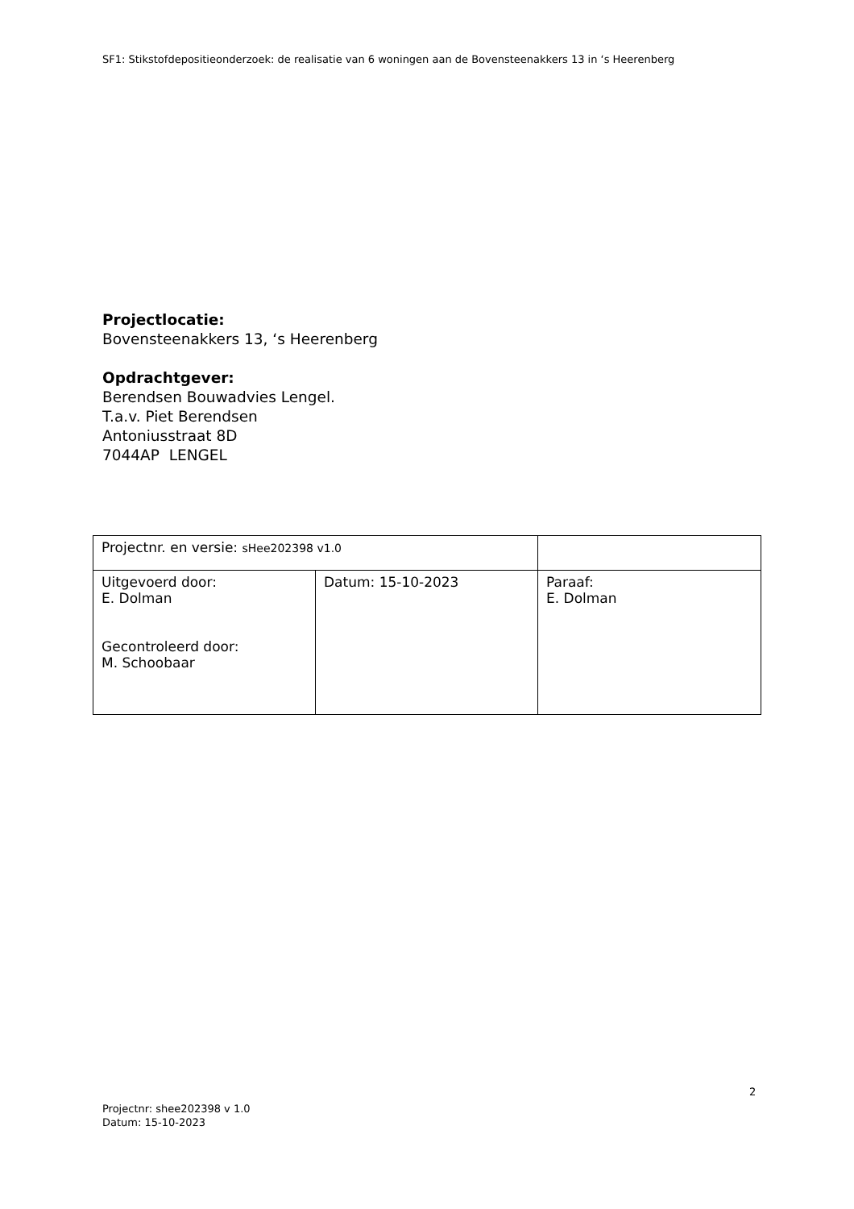SF1: Stikstofdepositieonderzoek: de realisatie van 6 woningen aan de Bovensteenakkers 13 in ‘s Heerenberg
Projectlocatie:
Bovensteenakkers 13, ‘s Heerenberg
Opdrachtgever:
Berendsen Bouwadvies Lengel.
T.a.v. Piet Berendsen
Antoniusstraat 8D
7044AP LENGEL
| Projectnr. en versie: sHee202398 v1.0 | | |
| Uitgevoerd door: E. Dolman Gecontroleerd door: M. Schoobaar | Datum: 15-10-2023 | Paraaf: E. Dolman |
2
Projectnr: shee202398 v 1.0
Datum: 15-10-2023